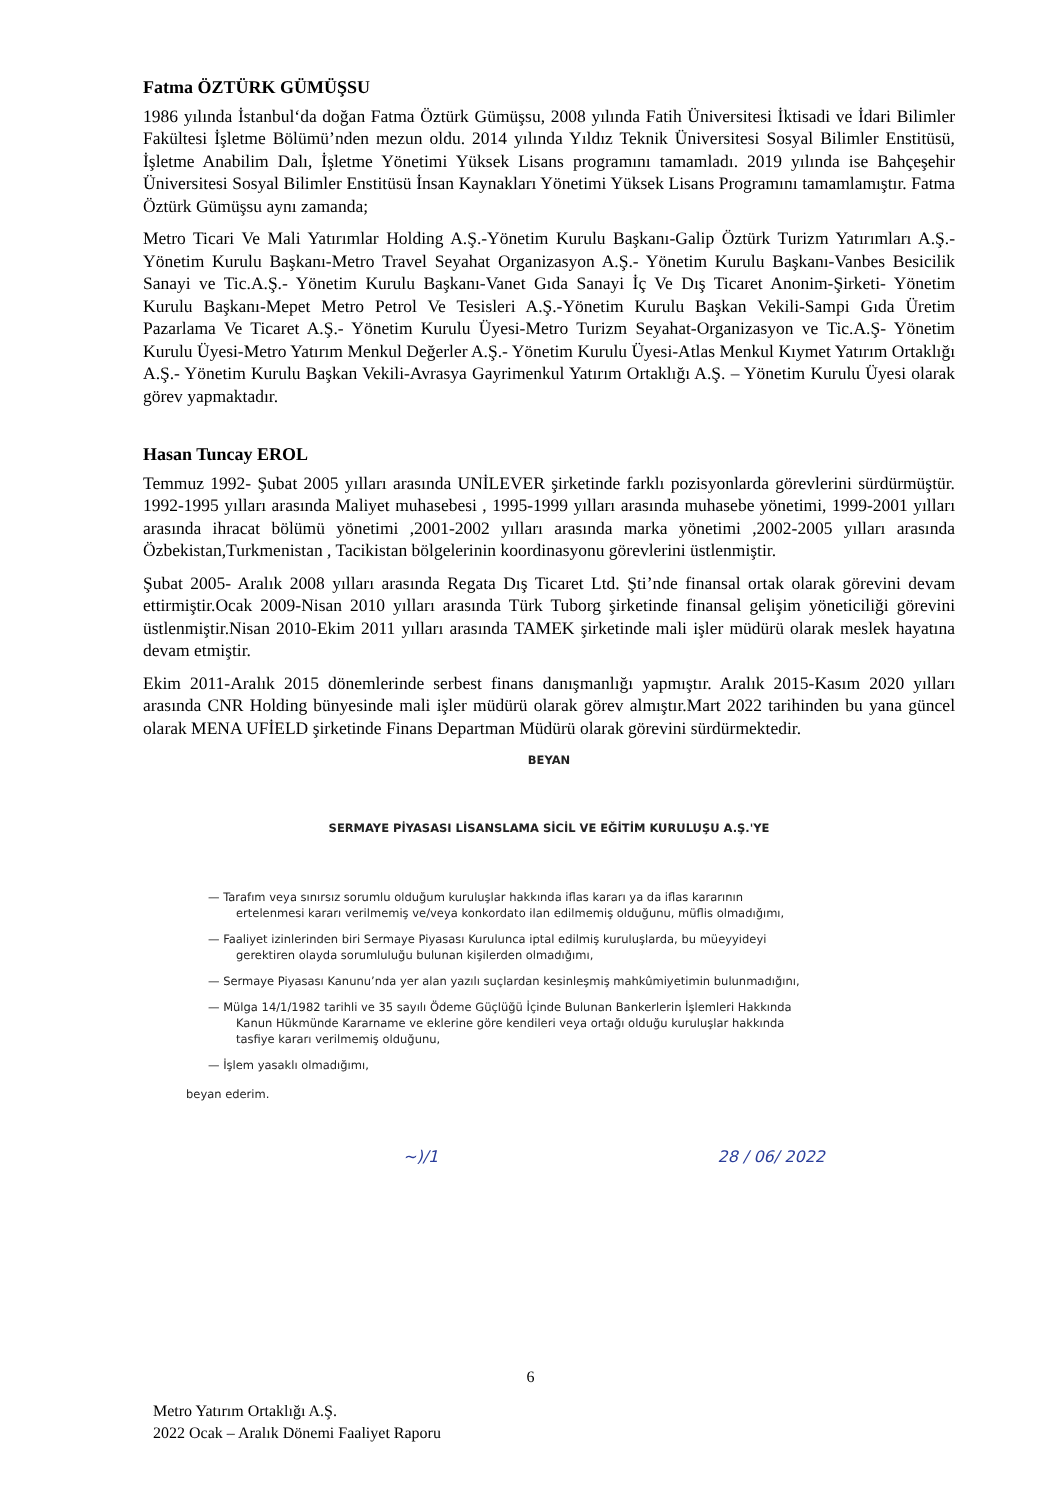Fatma ÖZTÜRK GÜMÜŞSU
1986 yılında İstanbul‘da doğan Fatma Öztürk Gümüşsu, 2008 yılında Fatih Üniversitesi İktisadi ve İdari Bilimler Fakültesi İşletme Bölümü’nden mezun oldu. 2014 yılında Yıldız Teknik Üniversitesi Sosyal Bilimler Enstitüsü, İşletme Anabilim Dalı, İşletme Yönetimi Yüksek Lisans programını tamamladı. 2019 yılında ise Bahçeşehir Üniversitesi Sosyal Bilimler Enstitüsü İnsan Kaynakları Yönetimi Yüksek Lisans Programını tamamlamıştır. Fatma Öztürk Gümüşsu aynı zamanda;
Metro Ticari Ve Mali Yatırımlar Holding A.Ş.-Yönetim Kurulu Başkanı-Galip Öztürk Turizm Yatırımları A.Ş.-Yönetim Kurulu Başkanı-Metro Travel Seyahat Organizasyon A.Ş.- Yönetim Kurulu Başkanı-Vanbes Besicilik Sanayi ve Tic.A.Ş.- Yönetim Kurulu Başkanı-Vanet Gıda Sanayi İç Ve Dış Ticaret Anonim-Şirketi- Yönetim Kurulu Başkanı-Mepet Metro Petrol Ve Tesisleri A.Ş.-Yönetim Kurulu Başkan Vekili-Sampi Gıda Üretim Pazarlama Ve Ticaret A.Ş.- Yönetim Kurulu Üyesi-Metro Turizm Seyahat-Organizasyon ve Tic.A.Ş- Yönetim Kurulu Üyesi-Metro Yatırım Menkul Değerler A.Ş.- Yönetim Kurulu Üyesi-Atlas Menkul Kıymet Yatırım Ortaklığı A.Ş.- Yönetim Kurulu Başkan Vekili-Avrasya Gayrimenkul Yatırım Ortaklığı A.Ş. – Yönetim Kurulu Üyesi olarak görev yapmaktadır.
Hasan Tuncay EROL
Temmuz 1992- Şubat 2005 yılları arasında UNİLEVER şirketinde farklı pozisyonlarda görevlerini sürdürmüştür. 1992-1995 yılları arasında Maliyet muhasebesi , 1995-1999 yılları arasında muhasebe yönetimi, 1999-2001 yılları arasında ihracat bölümü yönetimi ,2001-2002 yılları arasında marka yönetimi ,2002-2005 yılları arasında Özbekistan,Turkmenistan , Tacikistan bölgelerinin koordinasyonu görevlerini üstlenmiştir.
Şubat 2005- Aralık 2008 yılları arasında Regata Dış Ticaret Ltd. Şti’nde finansal ortak olarak görevini devam ettirmiştir.Ocak 2009-Nisan 2010 yılları arasında Türk Tuborg şirketinde finansal gelişim yöneticiliği görevini üstlenmiştir.Nisan 2010-Ekim 2011 yılları arasında TAMEK şirketinde mali işler müdürü olarak meslek hayatına devam etmiştir.
Ekim 2011-Aralık 2015 dönemlerinde serbest finans danışmanlığı yapmıştır. Aralık 2015-Kasım 2020 yılları arasında CNR Holding bünyesinde mali işler müdürü olarak görev almıştır.Mart 2022 tarihinden bu yana güncel olarak MENA UFİELD şirketinde Finans Departman Müdürü olarak görevini sürdürmektedir.
BEYAN
SERMAYE PİYASASI LİSANSLAMA SİCİL VE EĞİTİM KURULUŞU A.Ş.'YE
— Tarafım veya sınırsız sorumlu olduğum kuruluşlar hakkında iflas kararı ya da iflas kararının ertelenmesi kararı verilmemiş ve/veya konkordato ilan edilmemiş olduğunu, müflis olmadığımı,
— Faaliyet izinlerinden biri Sermaye Piyasası Kurulunca iptal edilmiş kuruluşlarda, bu müeyyideyi gerektiren olayda sorumluluğu bulunan kişilerden olmadığımı,
— Sermaye Piyasası Kanunu’nda yer alan yazılı suçlardan kesinleşmiş mahkûmiyetimin bulunmadığını,
— Mülga 14/1/1982 tarihli ve 35 sayılı Ödeme Güçlüğü İçinde Bulunan Bankerlerin İşlemleri Hakkında Kanun Hükmünde Kararname ve eklerine göre kendileri veya ortağı olduğu kuruluşlar hakkında tasfiye kararı verilmemiş olduğunu,
— İşlem yasaklı olmadığımı,
beyan ederim.
∼)∕1 28 / 06/ 2022
6
Metro Yatırım Ortaklığı A.Ş.
2022 Ocak – Aralık Dönemi Faaliyet Raporu